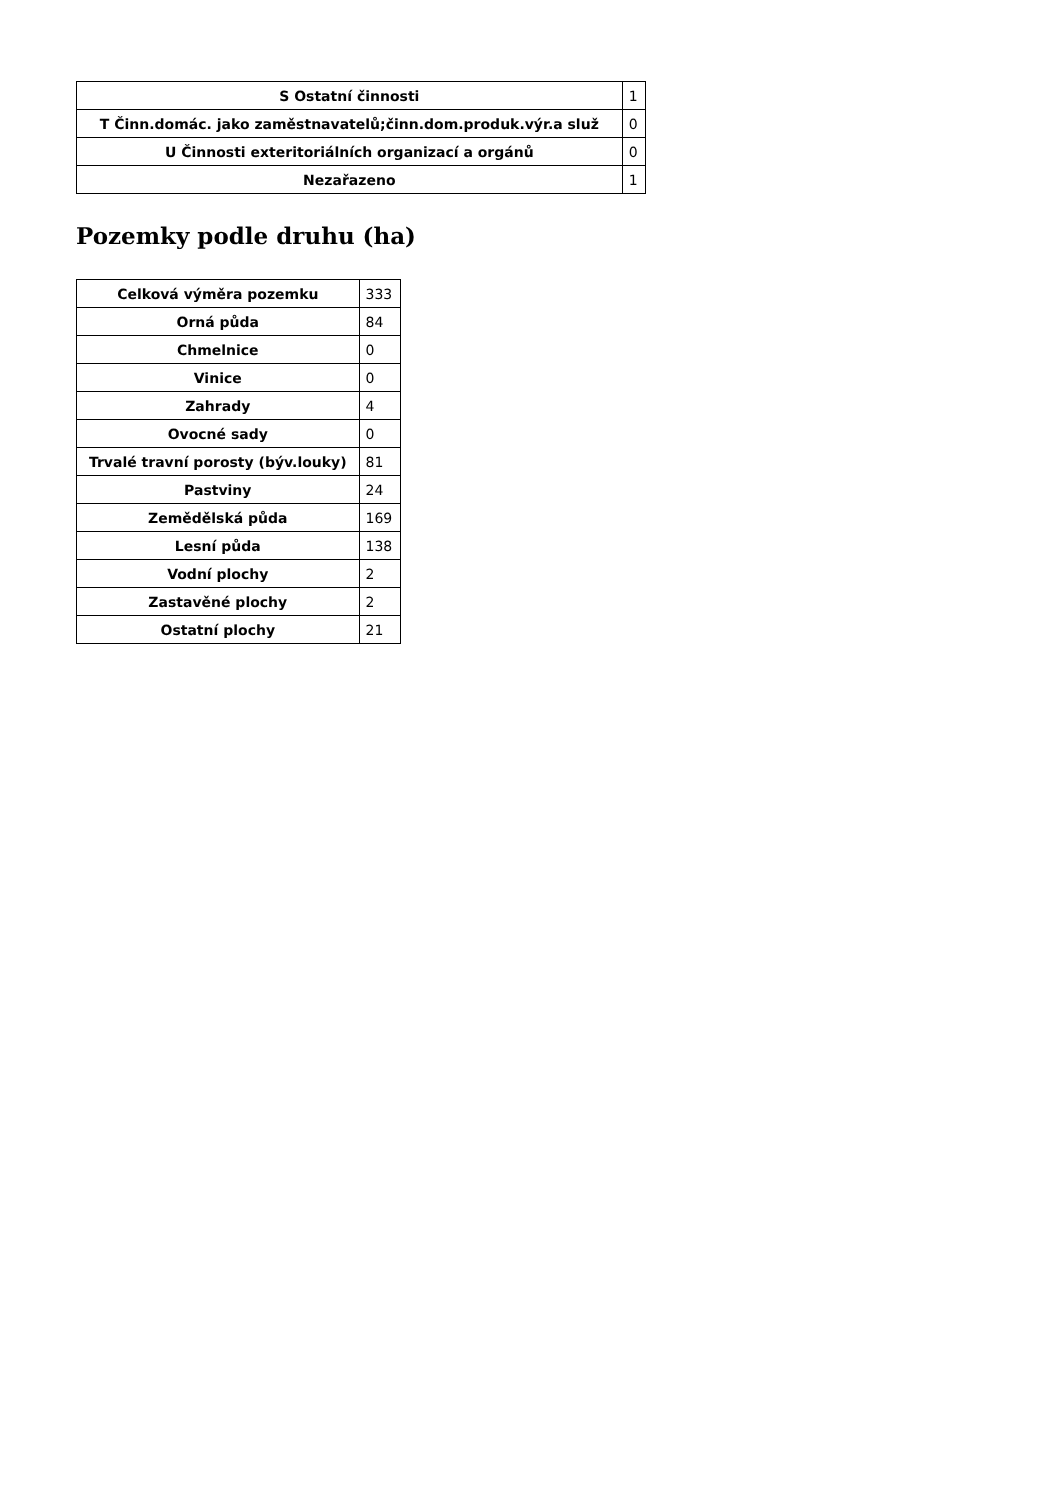| S Ostatní činnosti | 1 |
| T Činn.domác. jako zaměstnavatelů;činn.dom.produk.výr.a služ | 0 |
| U Činnosti exteritoriálních organizací a orgánů | 0 |
| Nezařazeno | 1 |
Pozemky podle druhu (ha)
| Celková výměra pozemku | 333 |
| Orná půda | 84 |
| Chmelnice | 0 |
| Vinice | 0 |
| Zahrady | 4 |
| Ovocné sady | 0 |
| Trvalé travní porosty (býv.louky) | 81 |
| Pastviny | 24 |
| Zemědělská půda | 169 |
| Lesní půda | 138 |
| Vodní plochy | 2 |
| Zastavěné plochy | 2 |
| Ostatní plochy | 21 |